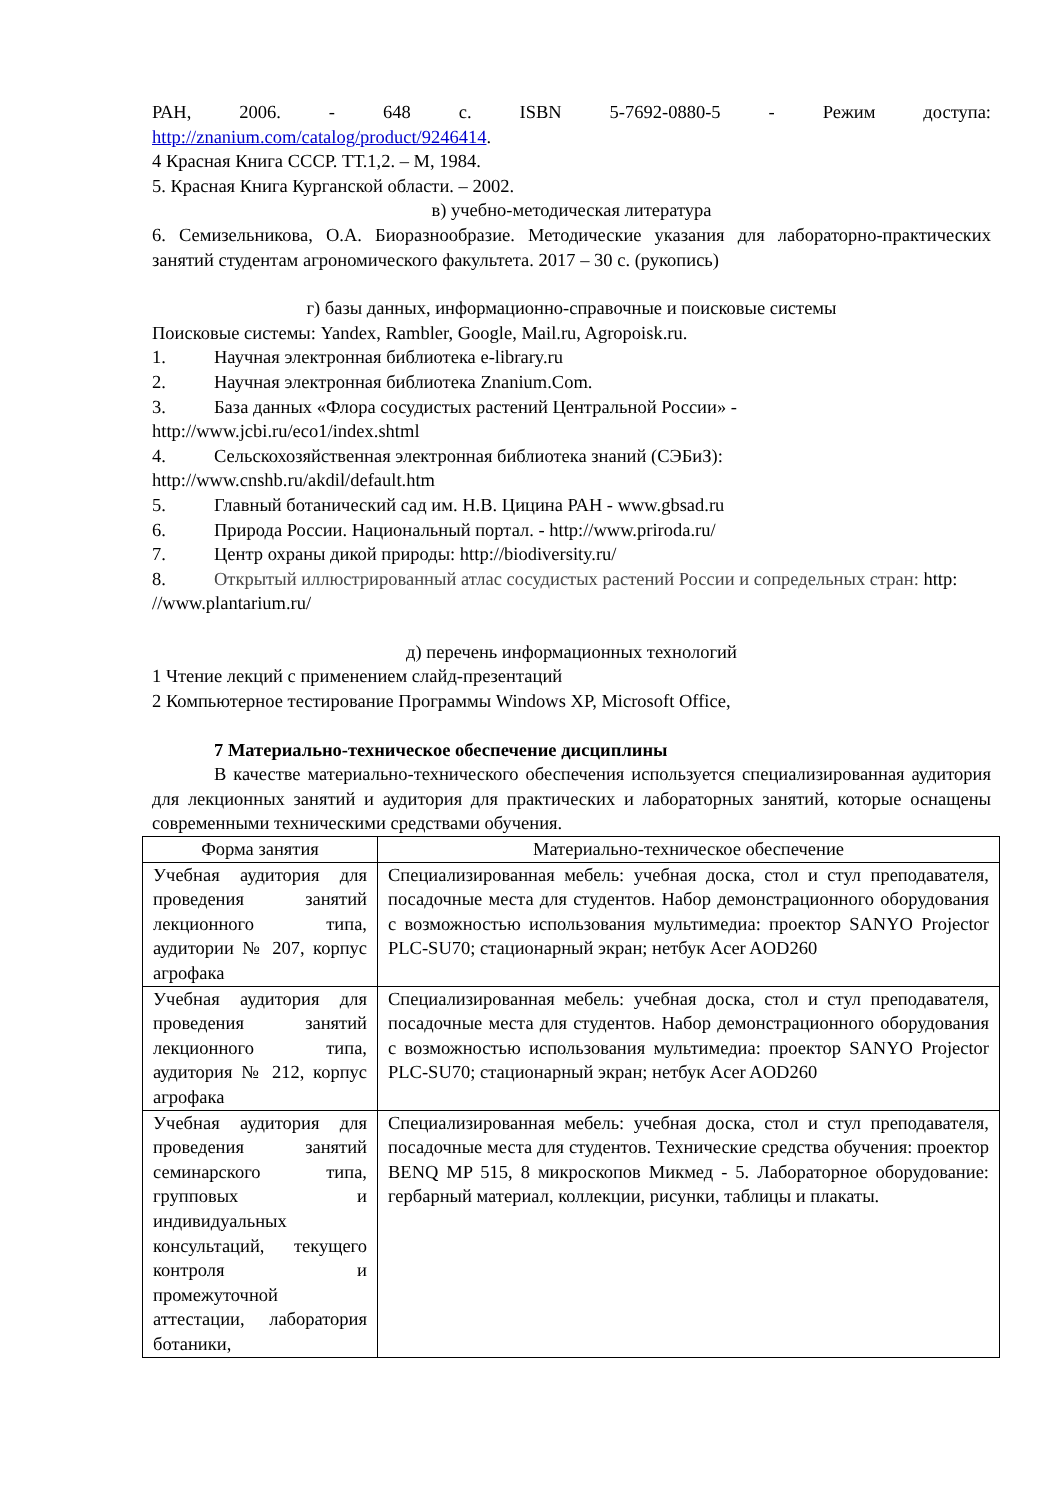РАН, 2006. - 648 с. ISBN 5-7692-0880-5 - Режим доступа:
http://znanium.com/catalog/product/9246414.
4 Красная Книга СССР. ТТ.1,2. – М, 1984.
5. Красная Книга Курганской области. – 2002.
в) учебно-методическая литература
6. Семизельникова, О.А. Биоразнообразие. Методические указания для лабораторно-практических занятий студентам агрономического факультета. 2017 – 30 с. (рукопись)
г) базы данных, информационно-справочные и поисковые системы
Поисковые системы: Yandex, Rambler, Google, Mail.ru, Agropoisk.ru.
1. Научная электронная библиотека e-library.ru
2. Научная электронная библиотека Znanium.Com.
3. База данных «Флора сосудистых растений Центральной России» - http://www.jcbi.ru/eco1/index.shtml
4. Сельскохозяйственная электронная библиотека знаний (СЭБиЗ): http://www.cnshb.ru/akdil/default.htm
5. Главный ботанический сад им. Н.В. Цицина РАН - www.gbsad.ru
6. Природа России. Национальный портал. - http://www.priroda.ru/
7. Центр охраны дикой природы: http://biodiversity.ru/
8. Открытый иллюстрированный атлас сосудистых растений России и сопредельных стран: http: //www.plantarium.ru/
д) перечень информационных технологий
1 Чтение лекций с применением слайд-презентаций
2 Компьютерное тестирование Программы Windows XP, Microsoft Office,
7 Материально-техническое обеспечение дисциплины
В качестве материально-технического обеспечения используется специализированная аудитория для лекционных занятий и аудитория для практических и лабораторных занятий, которые оснащены современными техническими средствами обучения.
| Форма занятия | Материально-техническое обеспечение |
| --- | --- |
| Учебная аудитория для проведения занятий лекционного типа, аудитории № 207, корпус агрофака | Специализированная мебель: учебная доска, стол и стул преподавателя, посадочные места для студентов. Набор демонстрационного оборудования с возможностью использования мультимедиа: проектор SANYO Projector PLC-SU70; стационарный экран; нетбук Acer AOD260 |
| Учебная аудитория для проведения занятий лекционного типа, аудитория № 212, корпус агрофака | Специализированная мебель: учебная доска, стол и стул преподавателя, посадочные места для студентов. Набор демонстрационного оборудования с возможностью использования мультимедиа: проектор SANYO Projector PLC-SU70; стационарный экран; нетбук Acer AOD260 |
| Учебная аудитория для проведения занятий семинарского типа, групповых и индивидуальных консультаций, текущего контроля и промежуточной аттестации, лаборатория ботаники, | Специализированная мебель: учебная доска, стол и стул преподавателя, посадочные места для студентов. Технические средства обучения: проектор BENQ MP 515, 8 микроскопов Микмед - 5. Лабораторное оборудование: гербарный материал, коллекции, рисунки, таблицы и плакаты. |